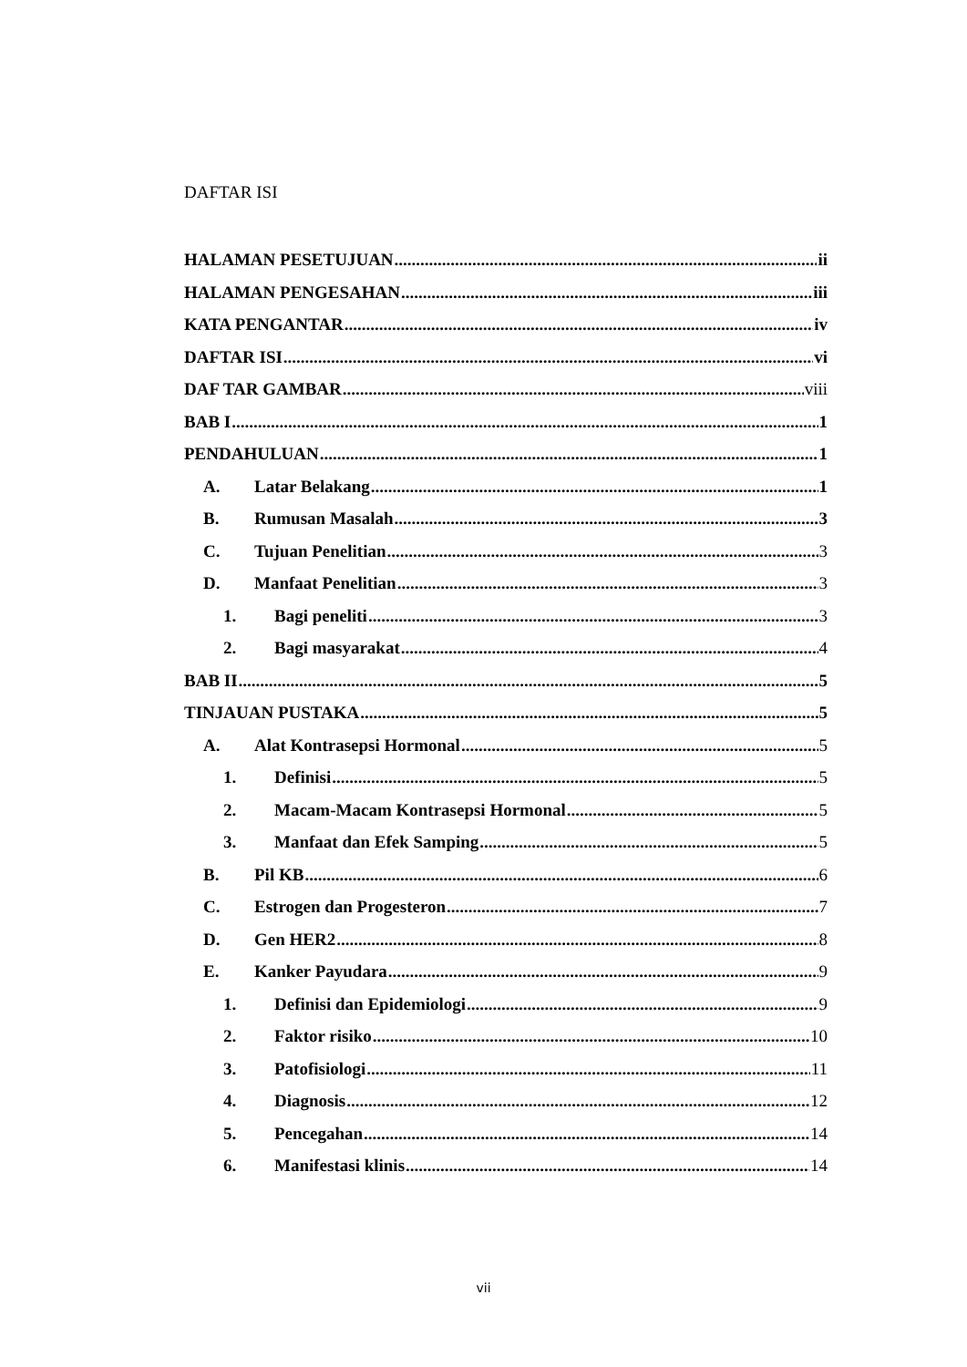DAFTAR ISI
HALAMAN PESETUJUAN ii
HALAMAN PENGESAHAN iii
KATA PENGANTAR iv
DAFTAR ISI vi
DAF TAR GAMBAR viii
BAB I 1
PENDAHULUAN 1
A. Latar Belakang 1
B. Rumusan Masalah 3
C. Tujuan Penelitian 3
D. Manfaat Penelitian 3
1. Bagi peneliti 3
2. Bagi masyarakat 4
BAB II 5
TINJAUAN PUSTAKA 5
A. Alat Kontrasepsi Hormonal 5
1. Definisi 5
2. Macam-Macam Kontrasepsi Hormonal 5
3. Manfaat dan Efek Samping 5
B. Pil KB 6
C. Estrogen dan Progesteron 7
D. Gen HER2 8
E. Kanker Payudara 9
1. Definisi dan Epidemiologi 9
2. Faktor risiko 10
3. Patofisiologi 11
4. Diagnosis 12
5. Pencegahan 14
6. Manifestasi klinis 14
vii